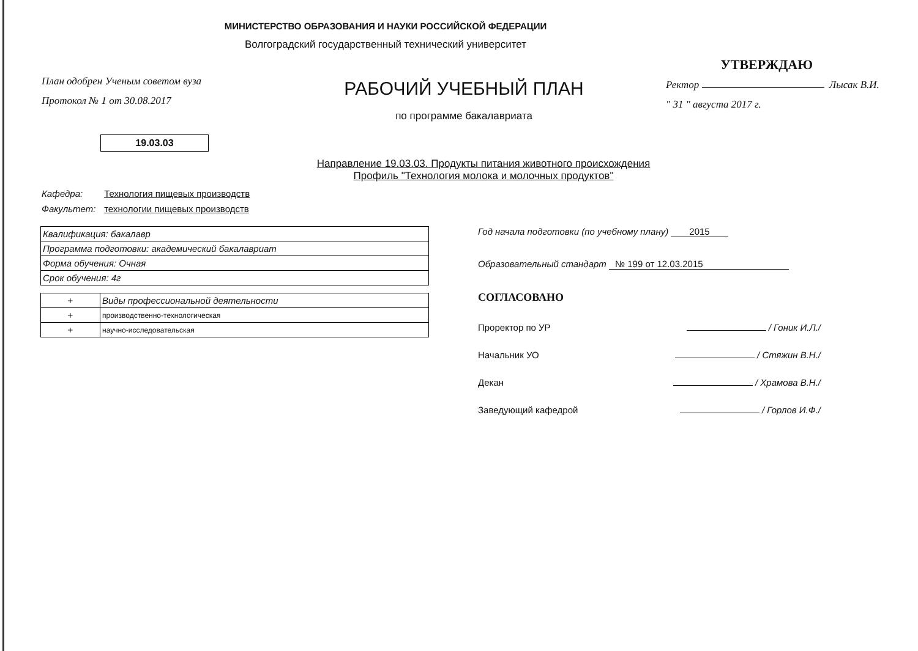МИНИСТЕРСТВО ОБРАЗОВАНИЯ И НАУКИ РОССИЙСКОЙ ФЕДЕРАЦИИ
Волгоградский государственный технический университет
План одобрен Ученым советом вуза
Протокол № 1 от 30.08.2017
РАБОЧИЙ УЧЕБНЫЙ ПЛАН
по программе бакалавриата
УТВЕРЖДАЮ
Ректор Лысак В.И.
" 31 " августа 2017 г.
19.03.03
Направление 19.03.03. Продукты питания животного происхождения
Профиль "Технология молока и молочных продуктов"
Кафедра: Технология пищевых производств
Факультет: технологии пищевых производств
| Квалификация: бакалавр |
| Программа подготовки: академический бакалавриат |
| Форма обучения: Очная |
| Срок обучения: 4г |
| + | Виды профессиональной деятельности |
| + | производственно-технологическая |
| + | научно-исследовательская |
Год начала подготовки (по учебному плану) 2015
Образовательный стандарт № 199 от 12.03.2015
СОГЛАСОВАНО
Проректор по УР / Гоник И.Л./
Начальник УО / Стяжин В.Н./
Декан / Храмова В.Н./
Заведующий кафедрой / Горлов И.Ф./